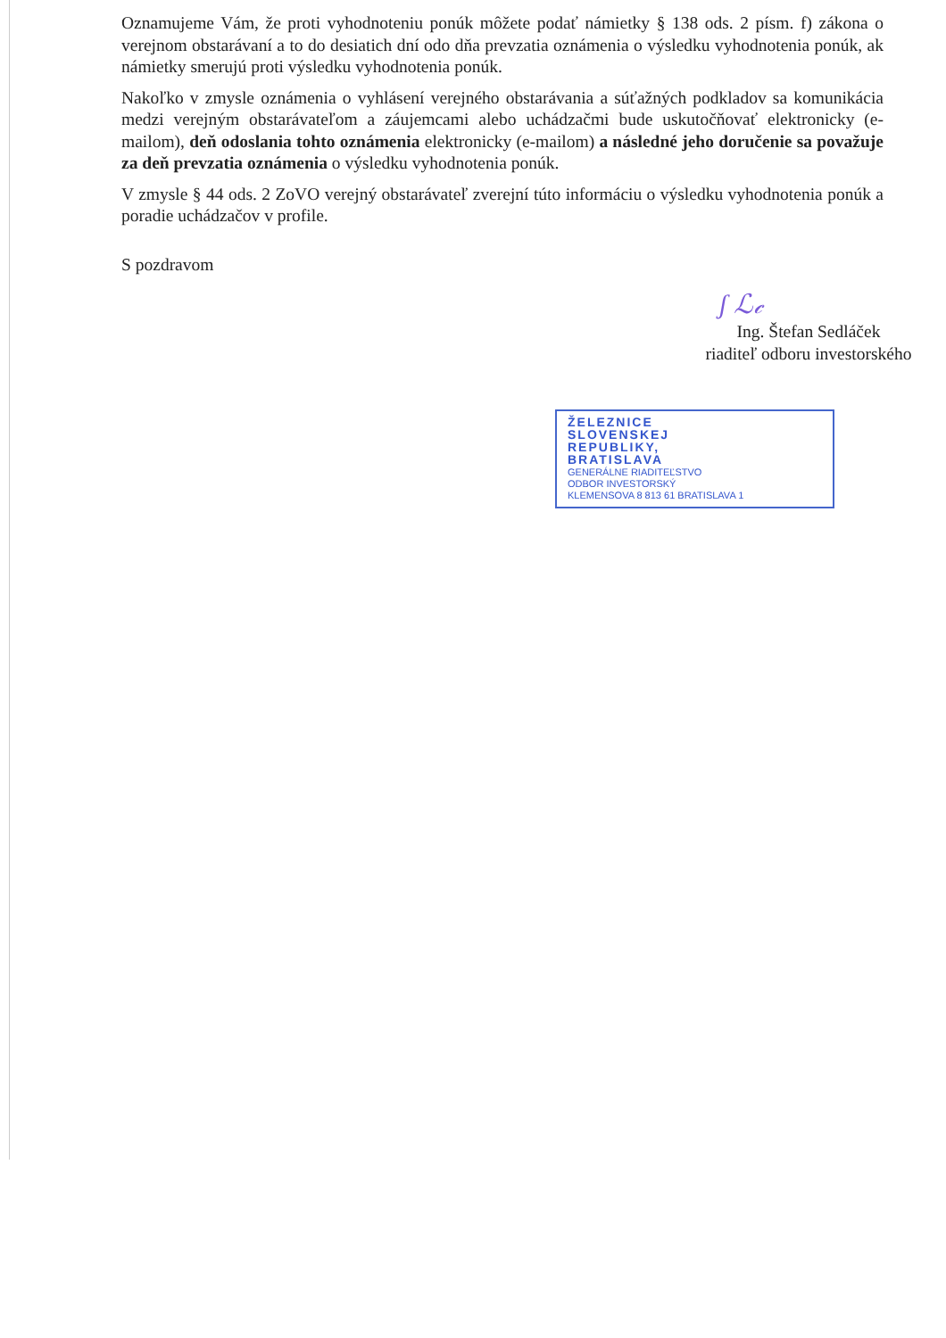Oznamujeme Vám, že proti vyhodnoteniu ponúk môžete podať námietky § 138 ods. 2 písm. f) zákona o verejnom obstarávaní a to do desiatich dní odo dňa prevzatia oznámenia o výsledku vyhodnotenia ponúk, ak námietky smerujú proti výsledku vyhodnotenia ponúk.
Nakoľko v zmysle oznámenia o vyhlásení verejného obstarávania a súťažných podkladov sa komunikácia medzi verejným obstarávateľom a záujemcami alebo uchádzačmi bude uskutočňovať elektronicky (e-mailom), deň odoslania tohto oznámenia elektronicky (e-mailom) a následné jeho doručenie sa považuje za deň prevzatia oznámenia o výsledku vyhodnotenia ponúk.
V zmysle § 44 ods. 2 ZoVO verejný obstarávateľ zverejní túto informáciu o výsledku vyhodnotenia ponúk a poradie uchádzačov v profile.
S pozdravom
ʃ ℒ𝒸
Ing. Štefan Sedláček
riaditeľ odboru investorského
ŽELEZNICE
SLOVENSKEJ
REPUBLIKY,
BRATISLAVA
GENERÁLNE RIADITEĽSTVO
ODBOR INVESTORSKÝ
KLEMENSOVA 8 813 61 BRATISLAVA 1